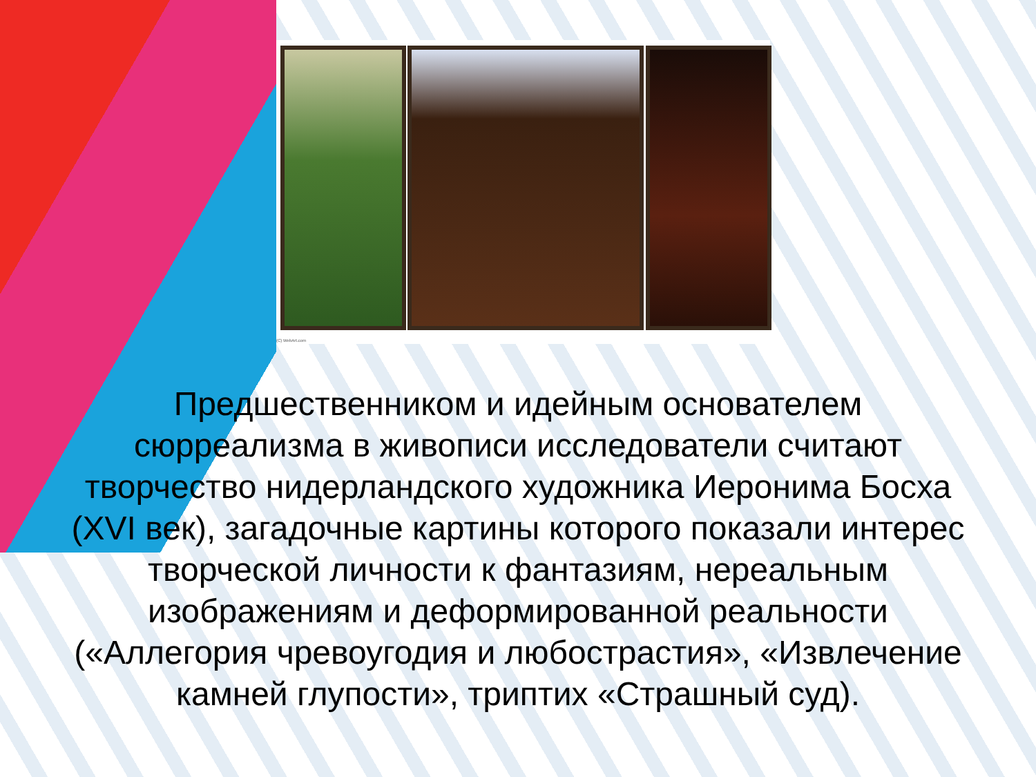(C) WebArt.com
Предшественником и идейным основателем сюрреализма в живописи исследователи считают творчество нидерландского художника Иеронима Босха (XVI век), загадочные картины которого показали интерес творческой личности к фантазиям, нереальным изображениям и деформированной реальности («Аллегория чревоугодия и любострастия», «Извлечение камней глупости», триптих «Страшный суд).